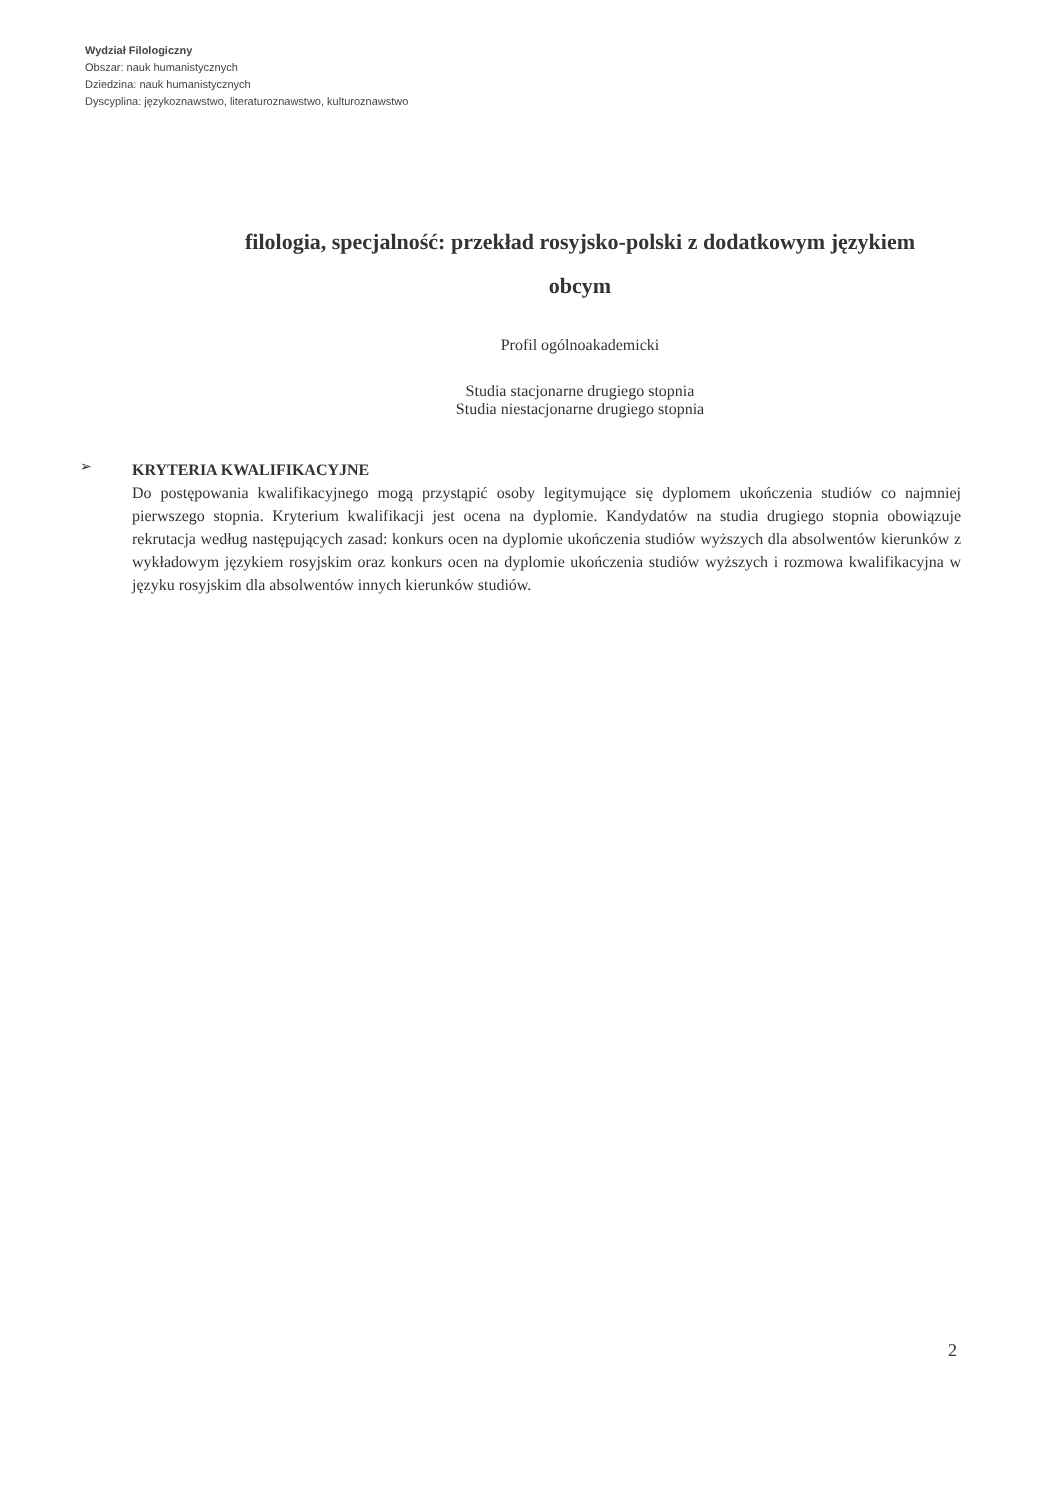Wydział Filologiczny
Obszar: nauk humanistycznych
Dziedzina: nauk humanistycznych
Dyscyplina: językoznawstwo, literaturoznawstwo, kulturoznawstwo
filologia, specjalność: przekład rosyjsko-polski z dodatkowym językiem obcym
Profil ogólnoakademicki
Studia stacjonarne drugiego stopnia
Studia niestacjonarne drugiego stopnia
➢
KRYTERIA KWALIFIKACYJNE
Do postępowania kwalifikacyjnego mogą przystąpić osoby legitymujące się dyplomem ukończenia studiów co najmniej pierwszego stopnia. Kryterium kwalifikacji jest ocena na dyplomie. Kandydatów na studia drugiego stopnia obowiązuje rekrutacja według następujących zasad: konkurs ocen na dyplomie ukończenia studiów wyższych dla absolwentów kierunków z wykładowym językiem rosyjskim oraz konkurs ocen na dyplomie ukończenia studiów wyższych i rozmowa kwalifikacyjna w języku rosyjskim dla absolwentów innych kierunków studiów.
2